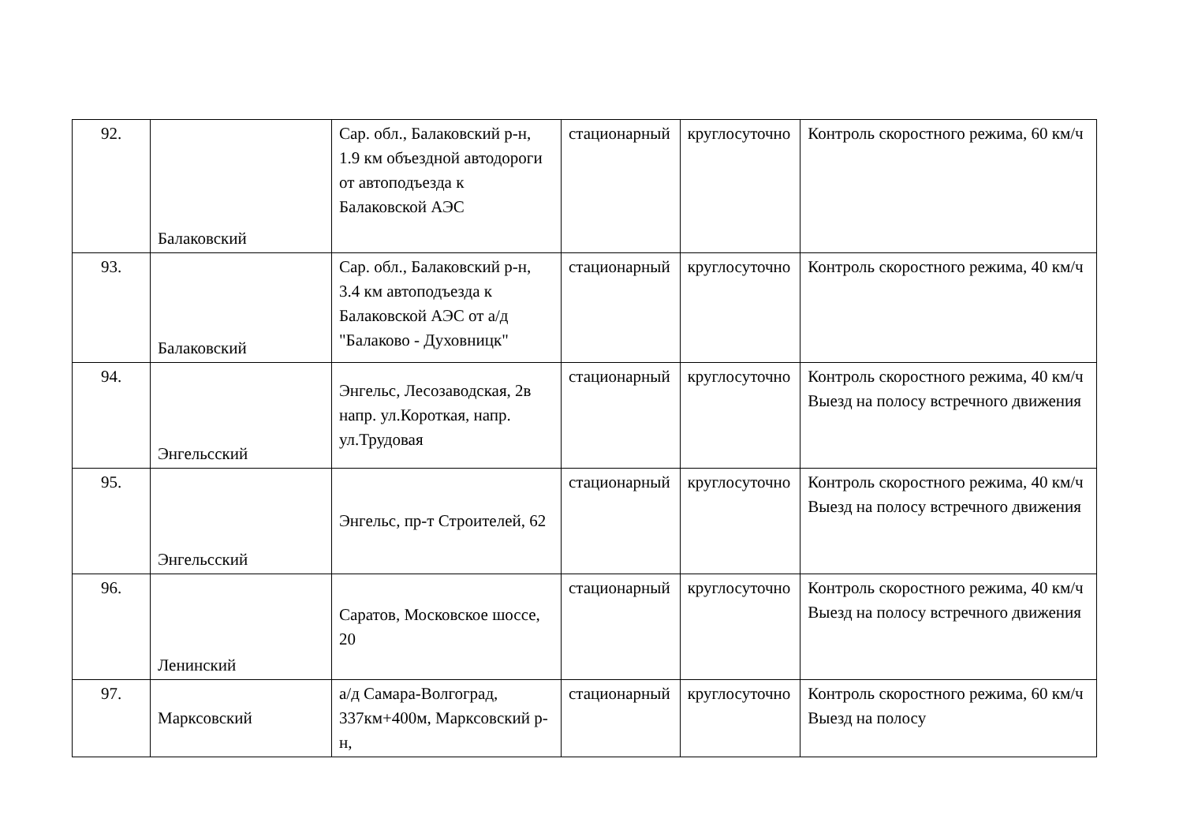| 92. | Балаковский | Сар. обл., Балаковский р-н, 1.9 км объездной автодороги от автоподъезда к Балаковской АЭС | стационарный | круглосуточно | Контроль скоростного режима, 60 км/ч |
| 93. | Балаковский | Сар. обл., Балаковский р-н, 3.4 км автоподъезда к Балаковской АЭС от а/д "Балаково - Духовницк" | стационарный | круглосуточно | Контроль скоростного режима, 40 км/ч |
| 94. | Энгельсский | Энгельс, Лесозаводская, 2в напр. ул.Короткая, напр. ул.Трудовая | стационарный | круглосуточно | Контроль скоростного режима, 40 км/ч Выезд на полосу встречного движения |
| 95. | Энгельсский | Энгельс, пр-т Строителей, 62 | стационарный | круглосуточно | Контроль скоростного режима, 40 км/ч Выезд на полосу встречного движения |
| 96. | Ленинский | Саратов, Московское шоссе, 20 | стационарный | круглосуточно | Контроль скоростного режима, 40 км/ч Выезд на полосу встречного движения |
| 97. | Марксовский | а/д Самара-Волгоград, 337км+400м, Марксовский р-н, | стационарный | круглосуточно | Контроль скоростного режима, 60 км/ч Выезд на полосу |